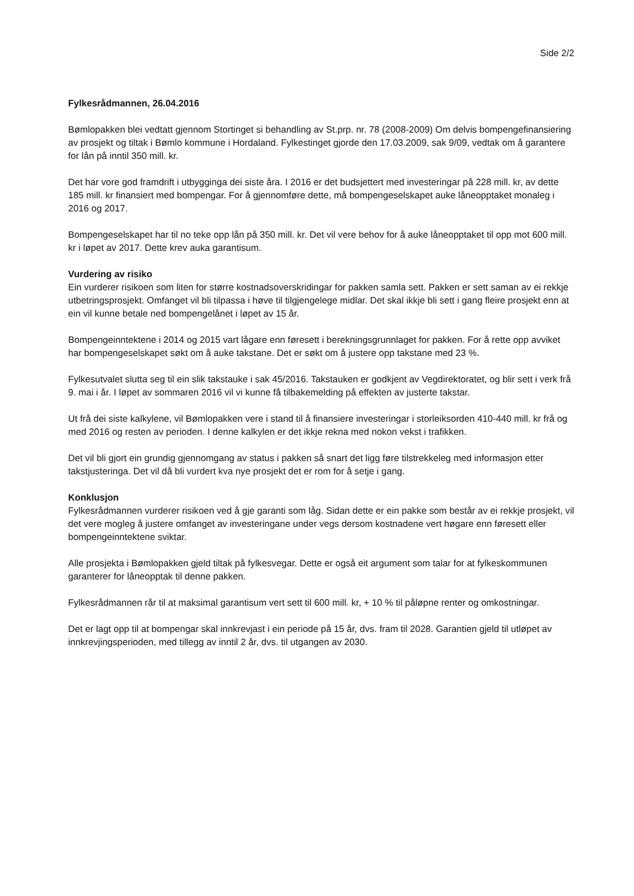Side 2/2
Fylkesrådmannen, 26.04.2016
Bømlopakken blei vedtatt gjennom Stortinget si behandling av St.prp. nr. 78 (2008-2009) Om delvis bompengefinansiering av prosjekt og tiltak i Bømlo kommune i Hordaland. Fylkestinget gjorde den 17.03.2009, sak 9/09, vedtak om å garantere for lån på inntil 350 mill. kr.
Det har vore god framdrift i utbygginga dei siste åra. I 2016 er det budsjettert med investeringar på 228 mill. kr, av dette 185 mill. kr finansiert med bompengar. For å gjennomføre dette, må bompengeselskapet auke låneopptaket monaleg i 2016 og 2017.
Bompengeselskapet har til no teke opp lån på 350 mill. kr. Det vil vere behov for å auke låneopptaket til opp mot 600 mill. kr i løpet av 2017. Dette krev auka garantisum.
Vurdering av risiko
Ein vurderer risikoen som liten for større kostnadsoverskridingar for pakken samla sett. Pakken er sett saman av ei rekkje utbetringsprosjekt. Omfanget vil bli tilpassa i høve til tilgjengelege midlar. Det skal ikkje bli sett i gang fleire prosjekt enn at ein vil kunne betale ned bompengelånet i løpet av 15 år.
Bompengeinntektene i 2014 og 2015 vart lågare enn føresett i berekningsgrunnlaget for pakken. For å rette opp avviket har bompengeselskapet søkt om å auke takstane. Det er søkt om å justere opp takstane med 23 %.
Fylkesutvalet slutta seg til ein slik takstauke i sak 45/2016. Takstauken er godkjent av Vegdirektoratet, og blir sett i verk frå 9. mai i år. I løpet av sommaren 2016 vil vi kunne få tilbakemelding på effekten av justerte takstar.
Ut frå dei siste kalkylene, vil Bømlopakken vere i stand til å finansiere investeringar i storleiksorden 410-440 mill. kr frå og med 2016 og resten av perioden. I denne kalkylen er det ikkje rekna med nokon vekst i trafikken.
Det vil bli gjort ein grundig gjennomgang av status i pakken så snart det ligg føre tilstrekkeleg med informasjon etter takstjusteringa. Det vil då bli vurdert kva nye prosjekt det er rom for å setje i gang.
Konklusjon
Fylkesrådmannen vurderer risikoen ved å gje garanti som låg. Sidan dette er ein pakke som består av ei rekkje prosjekt, vil det vere mogleg å justere omfanget av investeringane under vegs dersom kostnadene vert høgare enn føresett eller bompengeinntektene sviktar.
Alle prosjekta i Bømlopakken gjeld tiltak på fylkesvegar. Dette er også eit argument som talar for at fylkeskommunen garanterer for låneopptak til denne pakken.
Fylkesrådmannen rår til at maksimal garantisum vert sett til 600 mill. kr, + 10 % til påløpne renter og omkostningar.
Det er lagt opp til at bompengar skal innkrevjast i ein periode på 15 år, dvs. fram til 2028. Garantien gjeld til utløpet av innkrevjingsperioden, med tillegg av inntil 2 år, dvs. til utgangen av 2030.